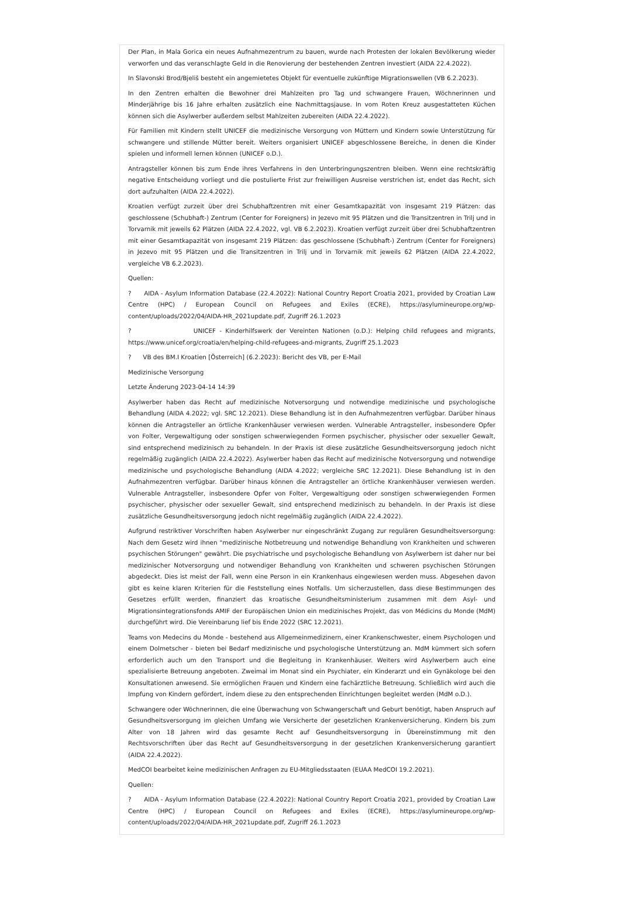Der Plan, in Mala Gorica ein neues Aufnahmezentrum zu bauen, wurde nach Protesten der lokalen Bevölkerung wieder verworfen und das veranschlagte Geld in die Renovierung der bestehenden Zentren investiert (AIDA 22.4.2022).
In Slavonski Brod/Bjeliš besteht ein angemietetes Objekt für eventuelle zukünftige Migrationswellen (VB 6.2.2023).
In den Zentren erhalten die Bewohner drei Mahlzeiten pro Tag und schwangere Frauen, Wöchnerinnen und Minderjährige bis 16 Jahre erhalten zusätzlich eine Nachmittagsjause. In vom Roten Kreuz ausgestatteten Küchen können sich die Asylwerber außerdem selbst Mahlzeiten zubereiten (AIDA 22.4.2022).
Für Familien mit Kindern stellt UNICEF die medizinische Versorgung von Müttern und Kindern sowie Unterstützung für schwangere und stillende Mütter bereit. Weiters organisiert UNICEF abgeschlossene Bereiche, in denen die Kinder spielen und informell lernen können (UNICEF o.D.).
Antragsteller können bis zum Ende ihres Verfahrens in den Unterbringungszentren bleiben. Wenn eine rechtskräftig negative Entscheidung vorliegt und die postulierte Frist zur freiwilligen Ausreise verstrichen ist, endet das Recht, sich dort aufzuhalten (AIDA 22.4.2022).
Kroatien verfügt zurzeit über drei Schubhaftzentren mit einer Gesamtkapazität von insgesamt 219 Plätzen: das geschlossene (Schubhaft-) Zentrum (Center for Foreigners) in Jezevo mit 95 Plätzen und die Transitzentren in Trilj und in Torvarnik mit jeweils 62 Plätzen (AIDA 22.4.2022, vgl. VB 6.2.2023). Kroatien verfügt zurzeit über drei Schubhaftzentren mit einer Gesamtkapazität von insgesamt 219 Plätzen: das geschlossene (Schubhaft-) Zentrum (Center for Foreigners) in Jezevo mit 95 Plätzen und die Transitzentren in Trilj und in Torvarnik mit jeweils 62 Plätzen (AIDA 22.4.2022, vergleiche VB 6.2.2023).
Quellen:
? AIDA - Asylum Information Database (22.4.2022): National Country Report Croatia 2021, provided by Croatian Law Centre (HPC) / European Council on Refugees and Exiles (ECRE), https://asylumineurope.org/wp-content/uploads/2022/04/AIDA-HR_2021update.pdf, Zugriff 26.1.2023
? UNICEF - Kinderhilfswerk der Vereinten Nationen (o.D.): Helping child refugees and migrants, https://www.unicef.org/croatia/en/helping-child-refugees-and-migrants, Zugriff 25.1.2023
? VB des BM.I Kroatien [Österreich] (6.2.2023): Bericht des VB, per E-Mail
Medizinische Versorgung
Letzte Änderung 2023-04-14 14:39
Asylwerber haben das Recht auf medizinische Notversorgung und notwendige medizinische und psychologische Behandlung (AIDA 4.2022; vgl. SRC 12.2021). Diese Behandlung ist in den Aufnahmezentren verfügbar. Darüber hinaus können die Antragsteller an örtliche Krankenhäuser verwiesen werden. Vulnerable Antragsteller, insbesondere Opfer von Folter, Vergewaltigung oder sonstigen schwerwiegenden Formen psychischer, physischer oder sexueller Gewalt, sind entsprechend medizinisch zu behandeln. In der Praxis ist diese zusätzliche Gesundheitsversorgung jedoch nicht regelmäßig zugänglich (AIDA 22.4.2022). Asylwerber haben das Recht auf medizinische Notversorgung und notwendige medizinische und psychologische Behandlung (AIDA 4.2022; vergleiche SRC 12.2021). Diese Behandlung ist in den Aufnahmezentren verfügbar. Darüber hinaus können die Antragsteller an örtliche Krankenhäuser verwiesen werden. Vulnerable Antragsteller, insbesondere Opfer von Folter, Vergewaltigung oder sonstigen schwerwiegenden Formen psychischer, physischer oder sexueller Gewalt, sind entsprechend medizinisch zu behandeln. In der Praxis ist diese zusätzliche Gesundheitsversorgung jedoch nicht regelmäßig zugänglich (AIDA 22.4.2022).
Aufgrund restriktiver Vorschriften haben Asylwerber nur eingeschränkt Zugang zur regulären Gesundheitsversorgung: Nach dem Gesetz wird ihnen "medizinische Notbetreuung und notwendige Behandlung von Krankheiten und schweren psychischen Störungen" gewährt. Die psychiatrische und psychologische Behandlung von Asylwerbern ist daher nur bei medizinischer Notversorgung und notwendiger Behandlung von Krankheiten und schweren psychischen Störungen abgedeckt. Dies ist meist der Fall, wenn eine Person in ein Krankenhaus eingewiesen werden muss. Abgesehen davon gibt es keine klaren Kriterien für die Feststellung eines Notfalls. Um sicherzustellen, dass diese Bestimmungen des Gesetzes erfüllt werden, finanziert das kroatische Gesundheitsministerium zusammen mit dem Asyl- und Migrationsintegrationsfonds AMIF der Europäischen Union ein medizinisches Projekt, das von Médicins du Monde (MdM) durchgeführt wird. Die Vereinbarung lief bis Ende 2022 (SRC 12.2021).
Teams von Medecins du Monde - bestehend aus Allgemeinmedizinern, einer Krankenschwester, einem Psychologen und einem Dolmetscher - bieten bei Bedarf medizinische und psychologische Unterstützung an. MdM kümmert sich sofern erforderlich auch um den Transport und die Begleitung in Krankenhäuser. Weiters wird Asylwerbern auch eine spezialisierte Betreuung angeboten. Zweimal im Monat sind ein Psychiater, ein Kinderarzt und ein Gynäkologe bei den Konsultationen anwesend. Sie ermöglichen Frauen und Kindern eine fachärztliche Betreuung. Schließlich wird auch die Impfung von Kindern gefördert, indem diese zu den entsprechenden Einrichtungen begleitet werden (MdM o.D.).
Schwangere oder Wöchnerinnen, die eine Überwachung von Schwangerschaft und Geburt benötigt, haben Anspruch auf Gesundheitsversorgung im gleichen Umfang wie Versicherte der gesetzlichen Krankenversicherung. Kindern bis zum Alter von 18 Jahren wird das gesamte Recht auf Gesundheitsversorgung in Übereinstimmung mit den Rechtsvorschriften über das Recht auf Gesundheitsversorgung in der gesetzlichen Krankenversicherung garantiert (AIDA 22.4.2022).
MedCOI bearbeitet keine medizinischen Anfragen zu EU-Mitgliedsstaaten (EUAA MedCOI 19.2.2021).
Quellen:
? AIDA - Asylum Information Database (22.4.2022): National Country Report Croatia 2021, provided by Croatian Law Centre (HPC) / European Council on Refugees and Exiles (ECRE), https://asylumineurope.org/wp-content/uploads/2022/04/AIDA-HR_2021update.pdf, Zugriff 26.1.2023